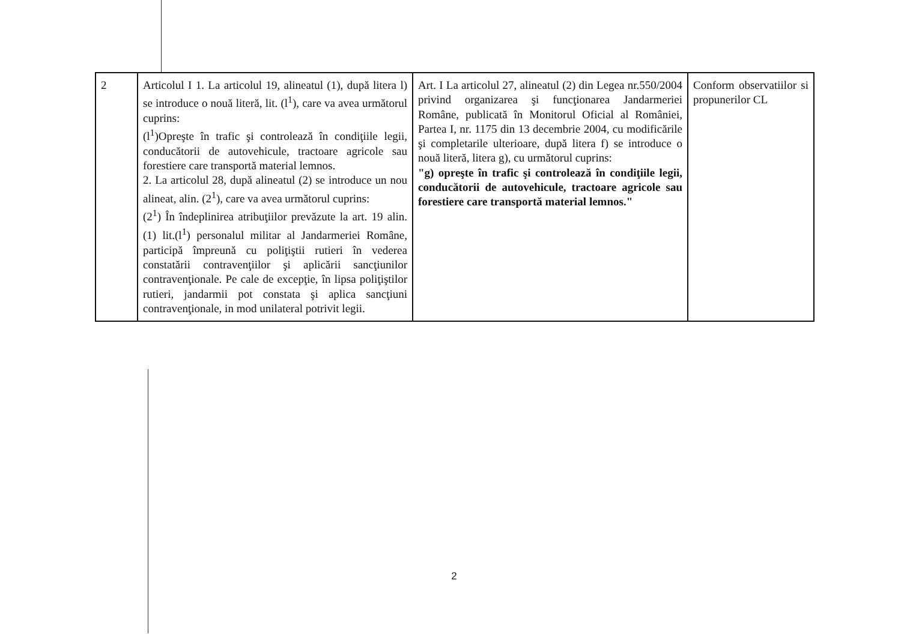| 2 | Articolul I 1. La articolul 19, alineatul (1), după litera l) se introduce o nouă literă, lit. (l<sup>1</sup>), care va avea următorul cuprins: (l<sup>1</sup>)Opreşte în trafic şi controlează în condiţiile legii, conducătorii de autovehicule, tractoare agricole sau forestiere care transportă material lemnos. 2. La articolul 28, după alineatul (2) se introduce un nou alineat, alin. (2<sup>1</sup>), care va avea următorul cuprins: (2<sup>1</sup>) În îndeplinirea atribuţiilor prevăzute la art. 19 alin. (1) lit.(l<sup>1</sup>) personalul militar al Jandarmeriei Române, participă împreună cu poliţiştii rutieri în vederea constatării contravenţiilor şi aplicării sancţiunilor contravenţionale. Pe cale de excepţie, în lipsa poliţiştilor rutieri, jandarmii pot constata şi aplica sancţiuni contravenţionale, in mod unilateral potrivit legii. | Art. I La articolul 27, alineatul (2) din Legea nr.550/2004 privind organizarea şi funcţionarea Jandarmeriei Române, publicată în Monitorul Oficial al României, Partea I, nr. 1175 din 13 decembrie 2004, cu modificările şi completarile ulterioare, după litera f) se introduce o nouă literă, litera g), cu următorul cuprins: "g) opreşte în trafic şi controlează în condiţiile legii, conducătorii de autovehicule, tractoare agricole sau forestiere care transportă material lemnos." | Conform observatiilor si propunerilor CL |
2